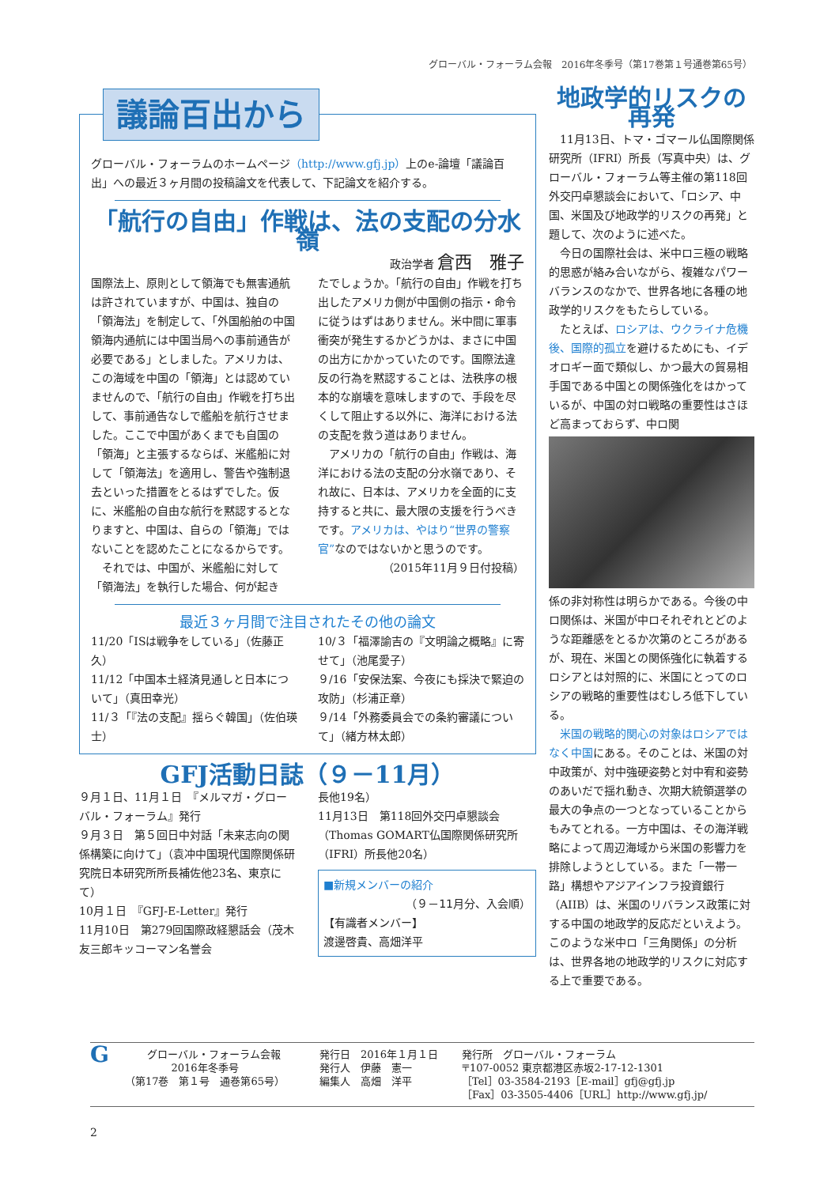グローバル・フォーラム会報　2016年冬季号（第17巻第１号通巻第65号）
議論百出から
グローバル・フォーラムのホームページ（http://www.gfj.jp）上のe-論壇「議論百出」への最近３ヶ月間の投稿論文を代表して、下記論文を紹介する。
「航行の自由」作戦は、法の支配の分水嶺
政治学者 倉西　雅子
国際法上、原則として領海でも無害通航は許されていますが、中国は、独自の「領海法」を制定して、「外国船舶の中国領海内通航には中国当局への事前通告が必要である」としました。アメリカは、この海域を中国の「領海」とは認めていませんので、「航行の自由」作戦を打ち出して、事前通告なしで艦船を航行させました。ここで中国があくまでも自国の「領海」と主張するならば、米艦船に対して「領海法」を適用し、警告や強制退去といった措置をとるはずでした。仮に、米艦船の自由な航行を黙認するとなりますと、中国は、自らの「領海」ではないことを認めたことになるからです。
　それでは、中国が、米艦船に対して「領海法」を執行した場合、何が起き
たでしょうか。「航行の自由」作戦を打ち出したアメリカ側が中国側の指示・命令に従うはずはありません。米中間に軍事衝突が発生するかどうかは、まさに中国の出方にかかっていたのです。国際法違反の行為を黙認することは、法秩序の根本的な崩壊を意味しますので、手段を尽くして阻止する以外に、海洋における法の支配を救う道はありません。
　アメリカの「航行の自由」作戦は、海洋における法の支配の分水嶺であり、それ故に、日本は、アメリカを全面的に支持すると共に、最大限の支援を行うべきです。アメリカは、やはり“世界の警察官”なのではないかと思うのです。
（2015年11月９日付投稿）
最近３ヶ月間で注目されたその他の論文
11/20「ISは戦争をしている」（佐藤正久）
11/12「中国本土経済見通しと日本について」（真田幸光）
11/３「『法の支配』揺らぐ韓国」（佐伯瑛士）
10/３「福澤諭吉の『文明論之概略』に寄せて」（池尾愛子）
９/16「安保法案、今夜にも採決で緊迫の攻防」（杉浦正章）
９/14「外務委員会での条約審議について」（緒方林太郎）
GFJ活動日誌（９－11月）
９月１日、11月１日　『メルマガ・グローバル・フォーラム』発行
９月３日　第５回日中対話「未来志向の関係構築に向けて」（袁冲中国現代国際関係研究院日本研究所所長補佐他23名、東京にて）
10月１日　『GFJ-E-Letter』発行
11月10日　第279回国際政経懇話会（茂木友三郎キッコーマン名誉会
長他19名）
11月13日　第118回外交円卓懇談会（Thomas GOMART仏国際関係研究所（IFRI）所長他20名）
■新規メンバーの紹介
（９－11月分、入会順）
【有識者メンバー】
渡邊啓貴、高畑洋平
地政学的リスクの再発
　11月13日、トマ・ゴマール仏国際関係研究所（IFRI）所長（写真中央）は、グローバル・フォーラム等主催の第118回外交円卓懇談会において、「ロシア、中国、米国及び地政学的リスクの再発」と題して、次のように述べた。
　今日の国際社会は、米中ロ三極の戦略的思惑が絡み合いながら、複雑なパワーバランスのなかで、世界各地に各種の地政学的リスクをもたらしている。
　たとえば、ロシアは、ウクライナ危機後、国際的孤立を避けるためにも、イデオロギー面で類似し、かつ最大の貿易相手国である中国との関係強化をはかっているが、中国の対ロ戦略の重要性はさほど高まっておらず、中ロ関
係の非対称性は明らかである。今後の中ロ関係は、米国が中ロそれぞれとどのような距離感をとるか次第のところがあるが、現在、米国との関係強化に執着するロシアとは対照的に、米国にとってのロシアの戦略的重要性はむしろ低下している。
　米国の戦略的関心の対象はロシアではなく中国にある。そのことは、米国の対中政策が、対中強硬姿勢と対中宥和姿勢のあいだで揺れ動き、次期大統領選挙の最大の争点の一つとなっていることからもみてとれる。一方中国は、その海洋戦略によって周辺海域から米国の影響力を排除しようとしている。また「一帯一路」構想やアジアインフラ投資銀行（AIIB）は、米国のリバランス政策に対する中国の地政学的反応だといえよう。このような米中ロ「三角関係」の分析は、世界各地の地政学的リスクに対応する上で重要である。
Gグローバル・フォーラム会報
2016年冬季号
（第17巻　第１号　通巻第65号）
発行日　2016年１月１日
発行人　伊藤　憲一
編集人　高畑　洋平
発行所　グローバル・フォーラム
〒107-0052 東京都港区赤坂2-17-12-1301
［Tel］03-3584-2193［E-mail］gfj@gfj.jp
［Fax］03-3505-4406［URL］http://www.gfj.jp/
2